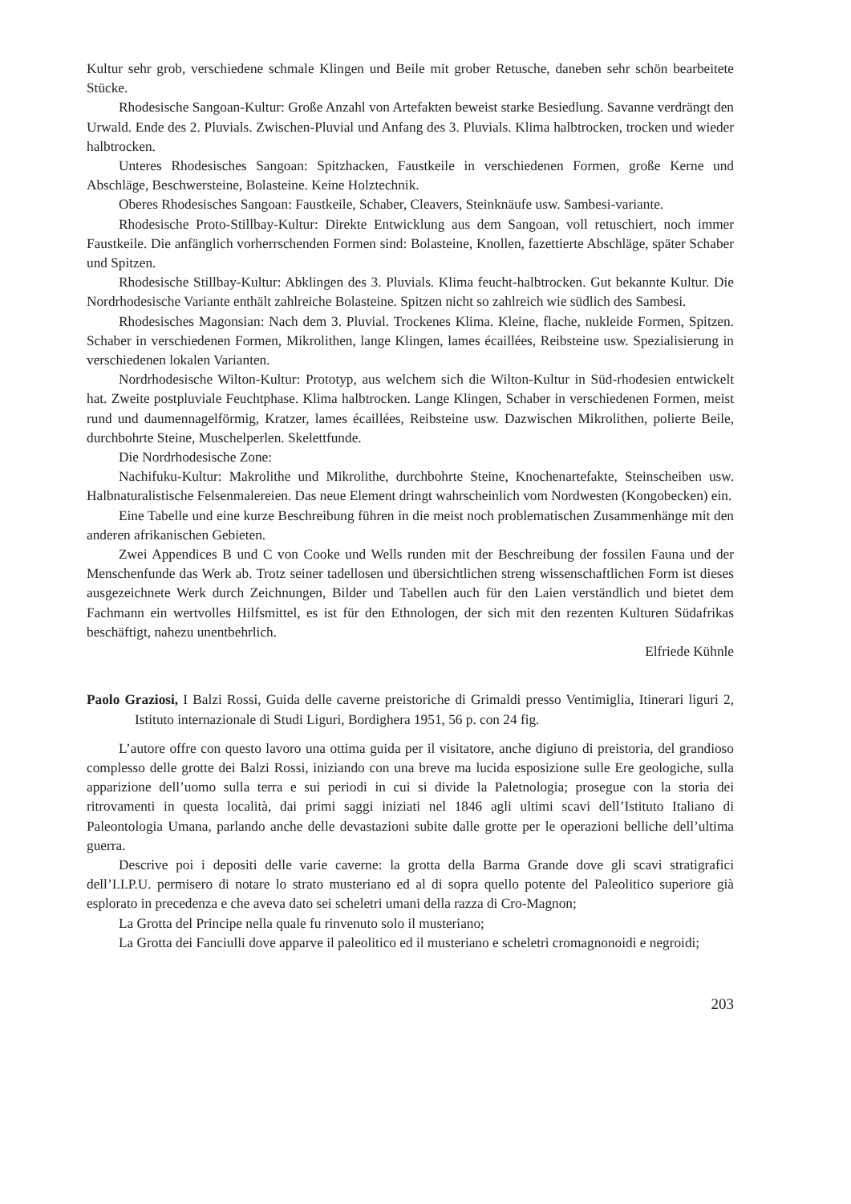Kultur sehr grob, verschiedene schmale Klingen und Beile mit grober Retusche, daneben sehr schön bearbeitete Stücke.
Rhodesische Sangoan-Kultur: Große Anzahl von Artefakten beweist starke Besiedlung. Savanne verdrängt den Urwald. Ende des 2. Pluvials. Zwischen-Pluvial und Anfang des 3. Pluvials. Klima halbtrocken, trocken und wieder halbtrocken.
Unteres Rhodesisches Sangoan: Spitzhacken, Faustkeile in verschiedenen Formen, große Kerne und Abschläge, Beschwersteine, Bolasteine. Keine Holztechnik.
Oberes Rhodesisches Sangoan: Faustkeile, Schaber, Cleavers, Steinknäufe usw. Sambesi-variante.
Rhodesische Proto-Stillbay-Kultur: Direkte Entwicklung aus dem Sangoan, voll retuschiert, noch immer Faustkeile. Die anfänglich vorherrschenden Formen sind: Bolasteine, Knollen, fazettierte Abschläge, später Schaber und Spitzen.
Rhodesische Stillbay-Kultur: Abklingen des 3. Pluvials. Klima feucht-halbtrocken. Gut bekannte Kultur. Die Nordrhodesische Variante enthält zahlreiche Bolasteine. Spitzen nicht so zahlreich wie südlich des Sambesi.
Rhodesisches Magonsian: Nach dem 3. Pluvial. Trockenes Klima. Kleine, flache, nukleide Formen, Spitzen. Schaber in verschiedenen Formen, Mikrolithen, lange Klingen, lames écaillées, Reibsteine usw. Spezialisierung in verschiedenen lokalen Varianten.
Nordrhodesische Wilton-Kultur: Prototyp, aus welchem sich die Wilton-Kultur in Süd-rhodesien entwickelt hat. Zweite postpluviale Feuchtphase. Klima halbtrocken. Lange Klingen, Schaber in verschiedenen Formen, meist rund und daumennagelförmig, Kratzer, lames écaillées, Reibsteine usw. Dazwischen Mikrolithen, polierte Beile, durchbohrte Steine, Muschelperlen. Skelettfunde.
Die Nordrhodesische Zone:
Nachifuku-Kultur: Makrolithe und Mikrolithe, durchbohrte Steine, Knochenartefakte, Steinscheiben usw. Halbnaturalistische Felsenmalereien. Das neue Element dringt wahrscheinlich vom Nordwesten (Kongobecken) ein.
Eine Tabelle und eine kurze Beschreibung führen in die meist noch problematischen Zusammenhänge mit den anderen afrikanischen Gebieten.
Zwei Appendices B und C von Cooke und Wells runden mit der Beschreibung der fossilen Fauna und der Menschenfunde das Werk ab. Trotz seiner tadellosen und übersichtlichen streng wissenschaftlichen Form ist dieses ausgezeichnete Werk durch Zeichnungen, Bilder und Tabellen auch für den Laien verständlich und bietet dem Fachmann ein wertvolles Hilfsmittel, es ist für den Ethnologen, der sich mit den rezenten Kulturen Südafrikas beschäftigt, nahezu unentbehrlich.
Elfriede Kühnle
Paolo Graziosi, I Balzi Rossi, Guida delle caverne preistoriche di Grimaldi presso Ventimiglia, Itinerari liguri 2, Istituto internazionale di Studi Liguri, Bordighera 1951, 56 p. con 24 fig.
L’autore offre con questo lavoro una ottima guida per il visitatore, anche digiuno di preistoria, del grandioso complesso delle grotte dei Balzi Rossi, iniziando con una breve ma lucida esposizione sulle Ere geologiche, sulla apparizione dell’uomo sulla terra e sui periodi in cui si divide la Paletnologia; prosegue con la storia dei ritrovamenti in questa località, dai primi saggi iniziati nel 1846 agli ultimi scavi dell’Istituto Italiano di Paleontologia Umana, parlando anche delle devastazioni subite dalle grotte per le operazioni belliche dell’ultima guerra.
Descrive poi i depositi delle varie caverne: la grotta della Barma Grande dove gli scavi stratigrafici dell’I.I.P.U. permisero di notare lo strato musteriano ed al di sopra quello potente del Paleolitico superiore già esplorato in precedenza e che aveva dato sei scheletri umani della razza di Cro-Magnon;
La Grotta del Principe nella quale fu rinvenuto solo il musteriano;
La Grotta dei Fanciulli dove apparve il paleolitico ed il musteriano e scheletri cromagnonoidi e negroidi;
203